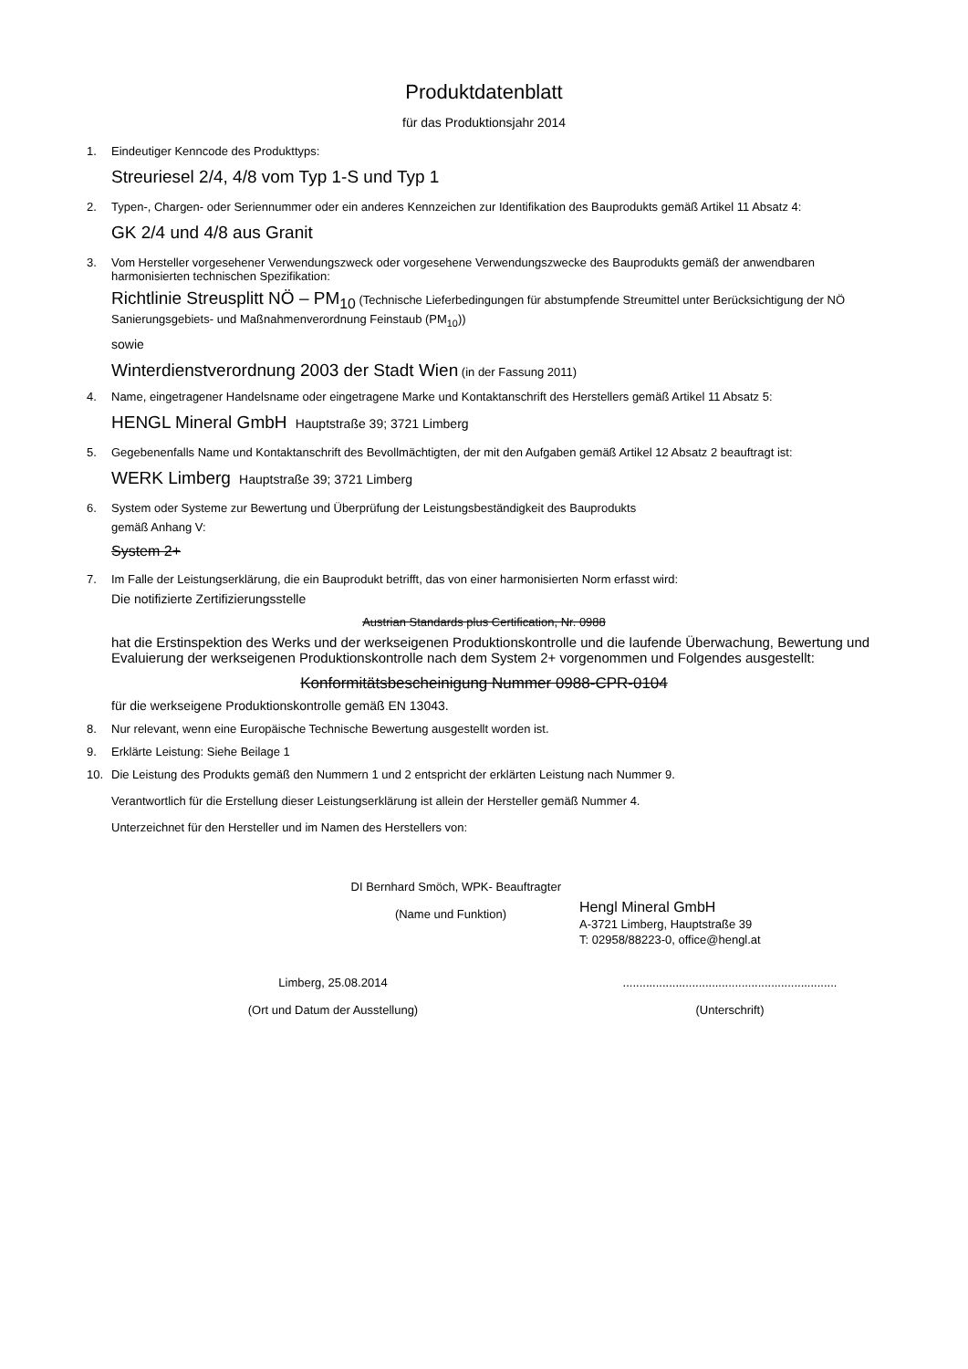Produktdatenblatt
für das Produktionsjahr 2014
1. Eindeutiger Kenncode des Produkttyps:
Streuriesel 2/4, 4/8 vom Typ 1-S und Typ 1
2. Typen-, Chargen- oder Seriennummer oder ein anderes Kennzeichen zur Identifikation des Bauprodukts gemäß Artikel 11 Absatz 4:
GK 2/4 und 4/8 aus Granit
3. Vom Hersteller vorgesehener Verwendungszweck oder vorgesehene Verwendungszwecke des Bauprodukts gemäß der anwendbaren harmonisierten technischen Spezifikation:
Richtlinie Streusplitt NÖ – PM<sub>10</sub> (Technische Lieferbedingungen für abstumpfende Streumittel unter Berücksichtigung der NÖ Sanierungsgebiets- und Maßnahmenverordnung Feinstaub (PM<sub>10</sub>))
sowie
Winterdienstverordnung 2003 der Stadt Wien (in der Fassung 2011)
4. Name, eingetragener Handelsname oder eingetragene Marke und Kontaktanschrift des Herstellers gemäß Artikel 11 Absatz 5:
HENGL Mineral GmbH Hauptstraße 39; 3721 Limberg
5. Gegebenenfalls Name und Kontaktanschrift des Bevollmächtigten, der mit den Aufgaben gemäß Artikel 12 Absatz 2 beauftragt ist:
WERK Limberg Hauptstraße 39; 3721 Limberg
6. System oder Systeme zur Bewertung und Überprüfung der Leistungsbeständigkeit des Bauprodukts
gemäß Anhang V:
System 2+
7. Im Falle der Leistungserklärung, die ein Bauprodukt betrifft, das von einer harmonisierten Norm erfasst wird:
Die notifizierte Zertifizierungsstelle
Austrian Standards plus Certification, Nr. 0988
hat die Erstinspektion des Werks und der werkseigenen Produktionskontrolle und die laufende Überwachung, Bewertung und Evaluierung der werkseigenen Produktionskontrolle nach dem System 2+ vorgenommen und Folgendes ausgestellt:
Konformitätsbescheinigung Nummer 0988-CPR-0104
für die werkseigene Produktionskontrolle gemäß EN 13043.
8. Nur relevant, wenn eine Europäische Technische Bewertung ausgestellt worden ist.
9. Erklärte Leistung: Siehe Beilage 1
10. Die Leistung des Produkts gemäß den Nummern 1 und 2 entspricht der erklärten Leistung nach Nummer 9.
Verantwortlich für die Erstellung dieser Leistungserklärung ist allein der Hersteller gemäß Nummer 4.
Unterzeichnet für den Hersteller und im Namen des Herstellers von:
DI Bernhard Smöch, WPK- Beauftragter
(Name und Funktion)
Hengl Mineral GmbH
A-3721 Limberg, Hauptstraße 39
T: 02958/88223-0, office@hengl.at
Limberg, 25.08.2014
(Ort und Datum der Ausstellung)
.................................................................
(Unterschrift)